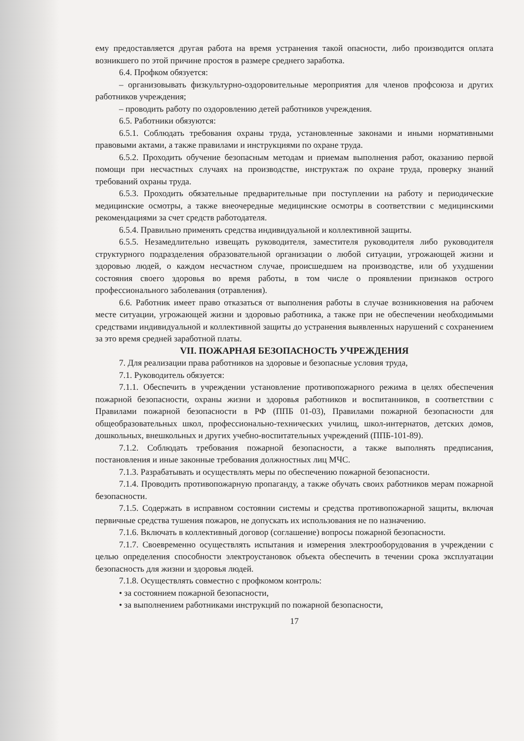ему предоставляется другая работа на время устранения такой опасности, либо производится оплата возникшего по этой причине простоя в размере среднего заработка.
6.4. Профком обязуется:
– организовывать физкультурно-оздоровительные мероприятия для членов профсоюза и других работников учреждения;
– проводить работу по оздоровлению детей работников учреждения.
6.5. Работники обязуются:
6.5.1. Соблюдать требования охраны труда, установленные законами и иными нормативными правовыми актами, а также правилами и инструкциями по охране труда.
6.5.2. Проходить обучение безопасным методам и приемам выполнения работ, оказанию первой помощи при несчастных случаях на производстве, инструктаж по охране труда, проверку знаний требований охраны труда.
6.5.3. Проходить обязательные предварительные при поступлении на работу и периодические медицинские осмотры, а также внеочередные медицинские осмотры в соответствии с медицинскими рекомендациями за счет средств работодателя.
6.5.4. Правильно применять средства индивидуальной и коллективной защиты.
6.5.5. Незамедлительно извещать руководителя, заместителя руководителя либо руководителя структурного подразделения образовательной организации о любой ситуации, угрожающей жизни и здоровью людей, о каждом несчастном случае, происшедшем на производстве, или об ухудшении состояния своего здоровья во время работы, в том числе о проявлении признаков острого профессионального заболевания (отравления).
6.6. Работник имеет право отказаться от выполнения работы в случае возникновения на рабочем месте ситуации, угрожающей жизни и здоровью работника, а также при не обеспечении необходимыми средствами индивидуальной и коллективной защиты до устранения выявленных нарушений с сохранением за это время средней заработной платы.
VII. ПОЖАРНАЯ БЕЗОПАСНОСТЬ УЧРЕЖДЕНИЯ
7. Для реализации права работников на здоровые и безопасные условия труда,
7.1. Руководитель обязуется:
7.1.1. Обеспечить в учреждении установление противопожарного режима в целях обеспечения пожарной безопасности, охраны жизни и здоровья работников и воспитанников, в соответствии с Правилами пожарной безопасности в РФ (ППБ 01-03), Правилами пожарной безопасности для общеобразовательных школ, профессионально-технических училищ, школ-интернатов, детских домов, дошкольных, внешкольных и других учебно-воспитательных учреждений (ППБ-101-89).
7.1.2. Соблюдать требования пожарной безопасности, а также выполнять предписания, постановления и иные законные требования должностных лиц МЧС.
7.1.3. Разрабатывать и осуществлять меры по обеспечению пожарной безопасности.
7.1.4. Проводить противопожарную пропаганду, а также обучать своих работников мерам пожарной безопасности.
7.1.5. Содержать в исправном состоянии системы и средства противопожарной защиты, включая первичные средства тушения пожаров, не допускать их использования не по назначению.
7.1.6. Включать в коллективный договор (соглашение) вопросы пожарной безопасности.
7.1.7. Своевременно осуществлять испытания и измерения электрооборудования в учреждении с целью определения способности электроустановок объекта обеспечить в течении срока эксплуатации безопасность для жизни и здоровья людей.
7.1.8. Осуществлять совместно с профкомом контроль:
• за состоянием пожарной безопасности,
• за выполнением работниками инструкций по пожарной безопасности,
17